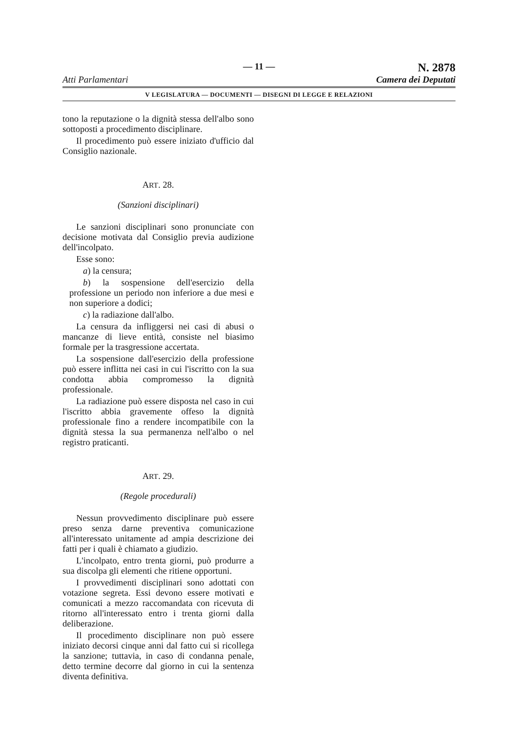Atti Parlamentari
— 11 —
N. 2878
Camera dei Deputati
V LEGISLATURA — DOCUMENTI — DISEGNI DI LEGGE E RELAZIONI
tono la reputazione o la dignità stessa dell'albo sono sottoposti a procedimento disciplinare.
Il procedimento può essere iniziato d'ufficio dal Consiglio nazionale.
ART. 28.
(Sanzioni disciplinari)
Le sanzioni disciplinari sono pronunciate con decisione motivata dal Consiglio previa audizione dell'incolpato.
Esse sono:
a) la censura;
b) la sospensione dell'esercizio della professione un periodo non inferiore a due mesi e non superiore a dodici;
c) la radiazione dall'albo.
La censura da infliggersi nei casi di abusi o mancanze di lieve entità, consiste nel biasimo formale per la trasgressione accertata.
La sospensione dall'esercizio della professione può essere inflitta nei casi in cui l'iscritto con la sua condotta abbia compromesso la dignità professionale.
La radiazione può essere disposta nel caso in cui l'iscritto abbia gravemente offeso la dignità professionale fino a rendere incompatibile con la dignità stessa la sua permanenza nell'albo o nel registro praticanti.
ART. 29.
(Regole procedurali)
Nessun provvedimento disciplinare può essere preso senza darne preventiva comunicazione all'interessato unitamente ad ampia descrizione dei fatti per i quali è chiamato a giudizio.
L'incolpato, entro trenta giorni, può produrre a sua discolpa gli elementi che ritiene opportuni.
I provvedimenti disciplinari sono adottati con votazione segreta. Essi devono essere motivati e comunicati a mezzo raccomandata con ricevuta di ritorno all'interessato entro i trenta giorni dalla deliberazione.
Il procedimento disciplinare non può essere iniziato decorsi cinque anni dal fatto cui si ricollega la sanzione; tuttavia, in caso di condanna penale, detto termine decorre dal giorno in cui la sentenza diventa definitiva.